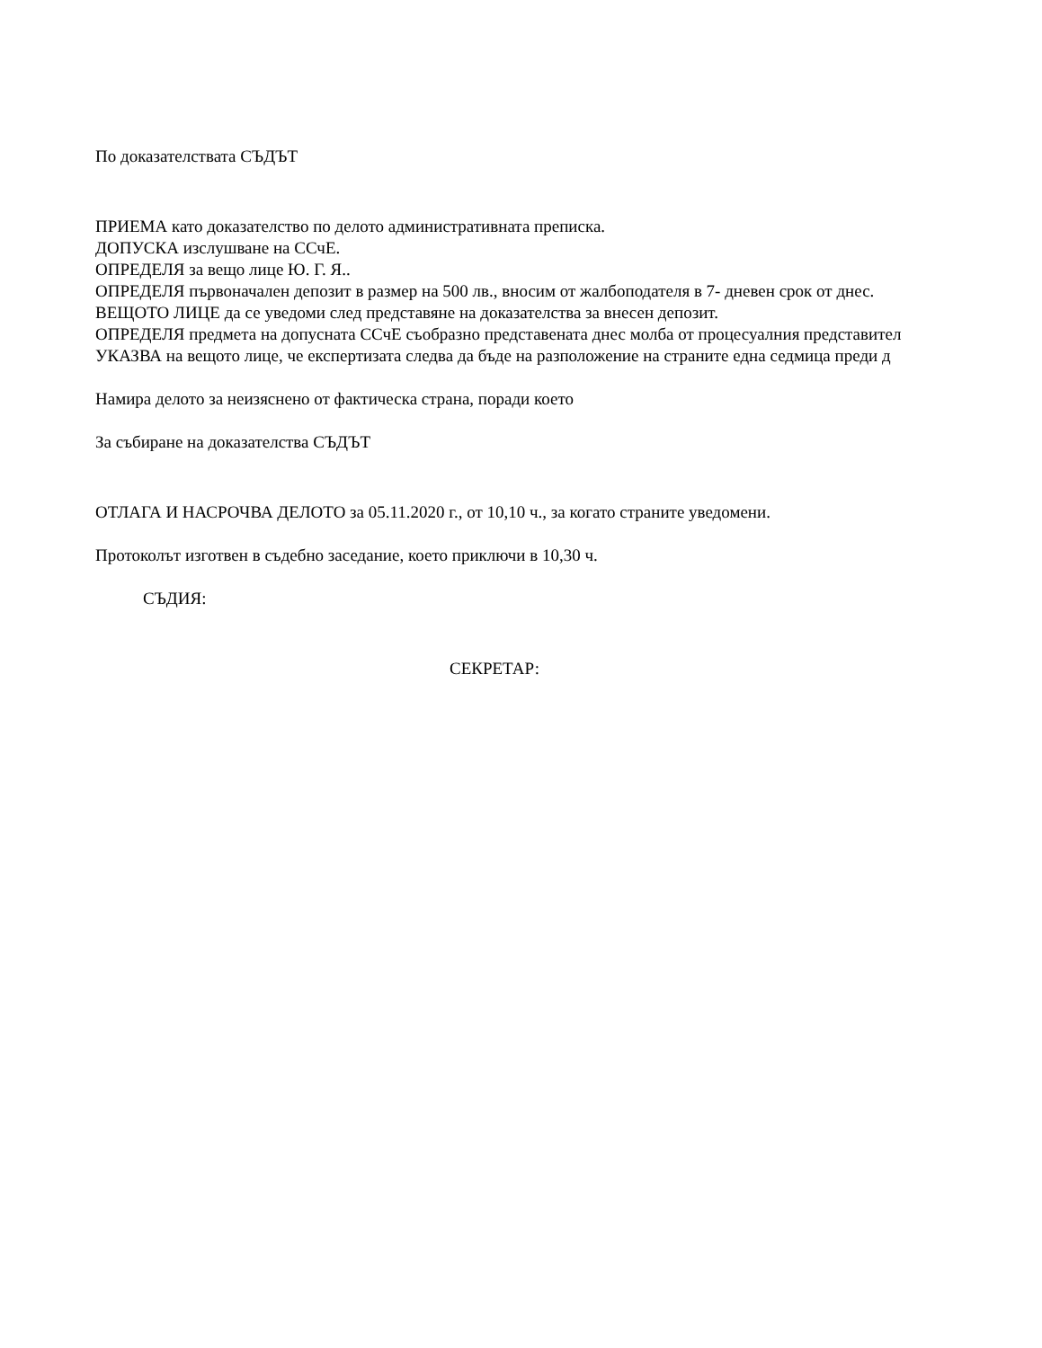По доказателствата СЪДЪТ
ПРИЕМА като доказателство по делото административната преписка.
ДОПУСКА изслушване на ССчЕ.
ОПРЕДЕЛЯ за вещо лице Ю. Г. Я..
ОПРЕДЕЛЯ първоначален депозит в размер на 500 лв., вносим от жалбоподателя в 7- дневен срок от днес.
ВЕЩОТО ЛИЦЕ да се уведоми след представяне на доказателства за внесен депозит.
ОПРЕДЕЛЯ предмета на допусната ССчЕ съобразно представената днес молба от процесуалния представител
УКАЗВА на вещото лице, че експертизата следва да бъде на разположение на страните една седмица преди д
Намира делото за неизяснено от фактическа страна, поради което
За събиране на доказателства СЪДЪТ
ОТЛАГА И НАСРОЧВА ДЕЛОТО за 05.11.2020 г., от 10,10 ч., за когато страните уведомени.
Протоколът изготвен в съдебно заседание, което приключи в 10,30 ч.
СЪДИЯ:
СЕКРЕТАР: